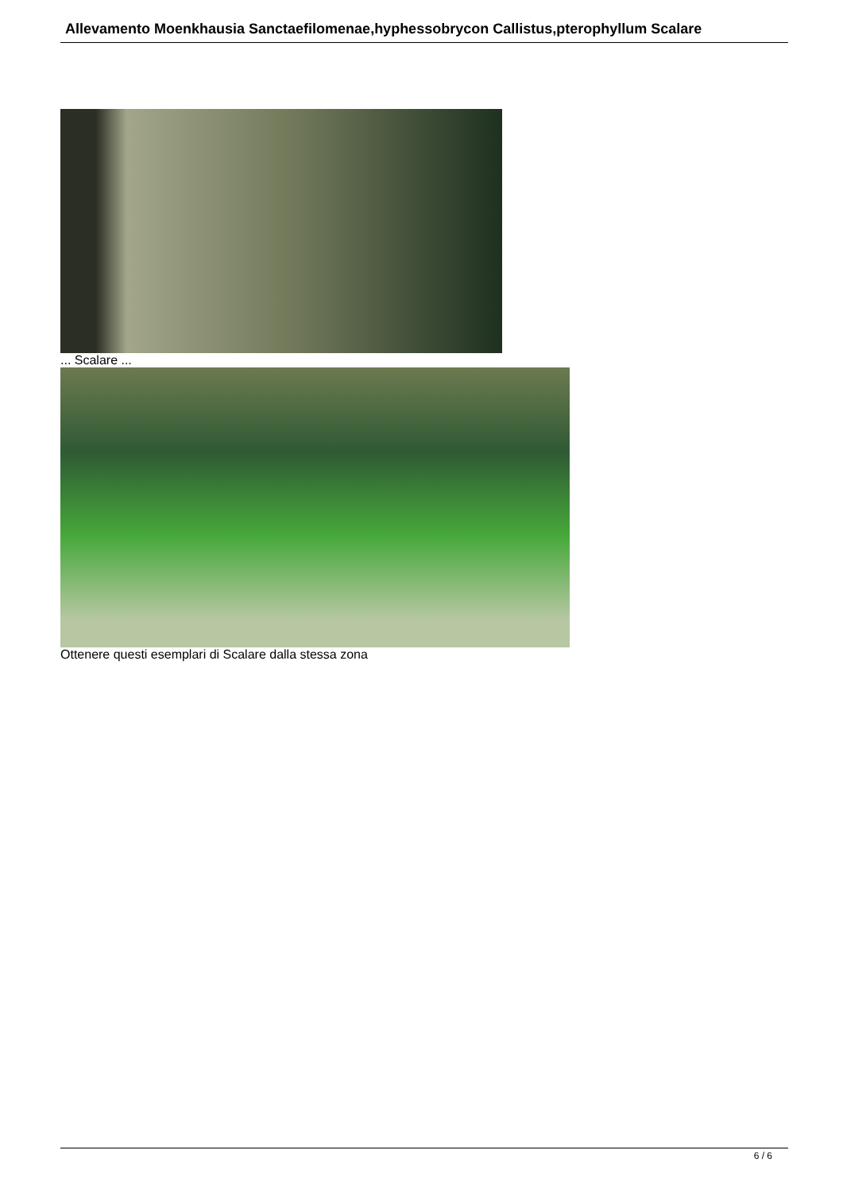Allevamento Moenkhausia Sanctaefilomenae,hyphessobrycon Callistus,pterophyllum Scalare
... Scalare ...
Ottenere questi esemplari di Scalare dalla stessa zona
6 / 6